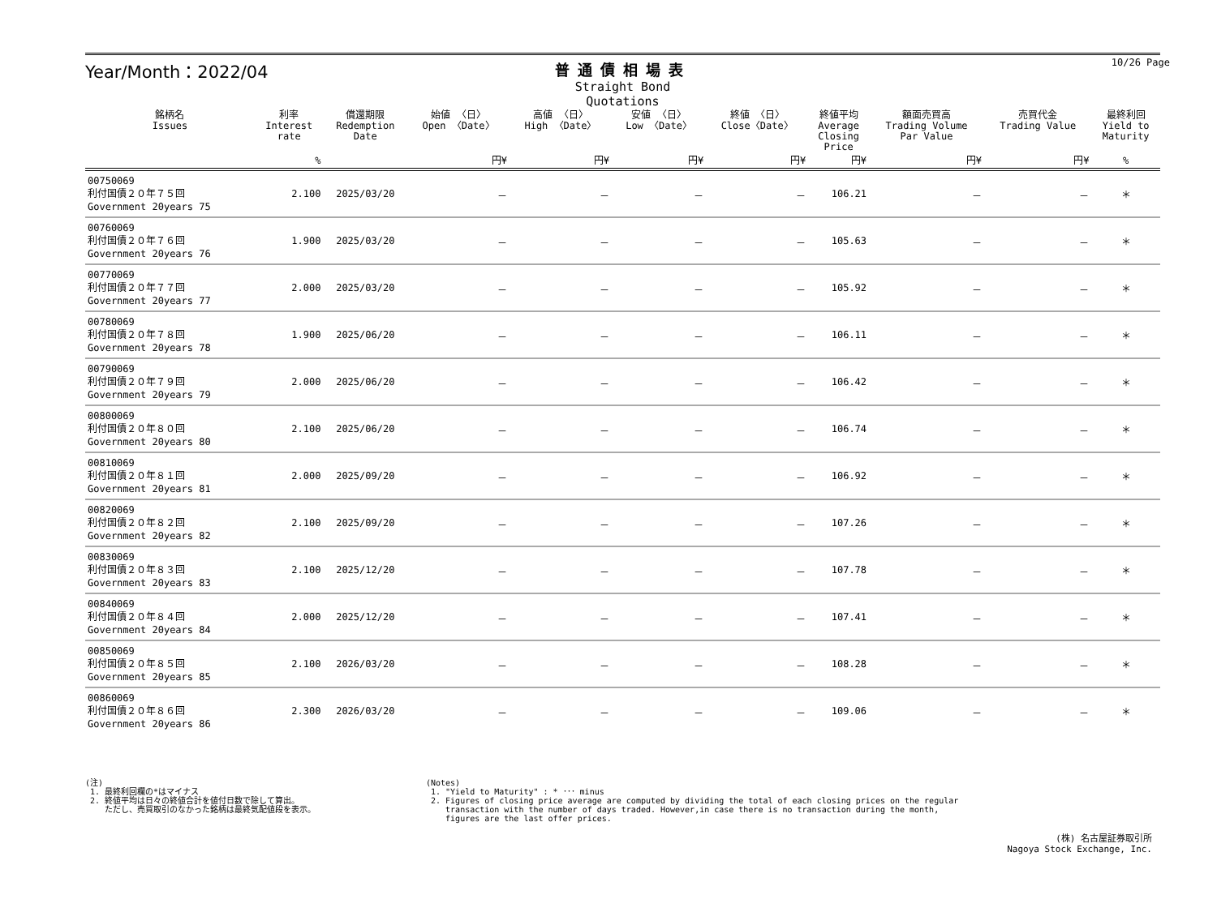Year/Month：2022/04
普通債相場表
Straight Bond Quotations
10/26 Page
| 銘柄名 Issues | 利率 Interest rate | 償還期限 Redemption Date | 始値 〈日〉 Open 〈Date〉 | 高値 〈日〉 High 〈Date〉 | 安値 〈日〉 Low 〈Date〉 | 終値 〈日〉 Close〈Date〉 | 終値平均 Average Closing Price | 額面売買高 Trading Volume Par Value | 売買代金 Trading Value | 最終利回 Yield to Maturity |
| --- | --- | --- | --- | --- | --- | --- | --- | --- | --- | --- |
| | % | | 円¥ | 円¥ | 円¥ | 円¥ | 円¥ | 円¥ | 円¥ | % |
| 00750069 利付国債２０年７５回 Government 20years 75 | 2.100 | 2025/03/20 | － | － | － | － | 106.21 | － | － | ＊ |
| 00760069 利付国債２０年７６回 Government 20years 76 | 1.900 | 2025/03/20 | － | － | － | － | 105.63 | － | － | ＊ |
| 00770069 利付国債２０年７７回 Government 20years 77 | 2.000 | 2025/03/20 | － | － | － | － | 105.92 | － | － | ＊ |
| 00780069 利付国債２０年７８回 Government 20years 78 | 1.900 | 2025/06/20 | － | － | － | － | 106.11 | － | － | ＊ |
| 00790069 利付国債２０年７９回 Government 20years 79 | 2.000 | 2025/06/20 | － | － | － | － | 106.42 | － | － | ＊ |
| 00800069 利付国債２０年８０回 Government 20years 80 | 2.100 | 2025/06/20 | － | － | － | － | 106.74 | － | － | ＊ |
| 00810069 利付国債２０年８１回 Government 20years 81 | 2.000 | 2025/09/20 | － | － | － | － | 106.92 | － | － | ＊ |
| 00820069 利付国債２０年８２回 Government 20years 82 | 2.100 | 2025/09/20 | － | － | － | － | 107.26 | － | － | ＊ |
| 00830069 利付国債２０年８３回 Government 20years 83 | 2.100 | 2025/12/20 | － | － | － | － | 107.78 | － | － | ＊ |
| 00840069 利付国債２０年８４回 Government 20years 84 | 2.000 | 2025/12/20 | － | － | － | － | 107.41 | － | － | ＊ |
| 00850069 利付国債２０年８５回 Government 20years 85 | 2.100 | 2026/03/20 | － | － | － | － | 108.28 | － | － | ＊ |
| 00860069 利付国債２０年８６回 Government 20years 86 | 2.300 | 2026/03/20 | － | － | － | － | 109.06 | － | － | ＊ |
(注)
1. 最終利回欄の*はマイナス
2. 終値平均は日々の終値合計を値付日数で除して算出。
ただし、売買取引のなかった銘柄は最終気配値段を表示。
(Notes)
1. "Yield to Maturity" : * ･･･ minus
2. Figures of closing price average are computed by dividing the total of each closing prices on the regular
transaction with the number of days traded. However,in case there is no transaction during the month,
figures are the last offer prices.
(株) 名古屋証券取引所
Nagoya Stock Exchange, Inc.